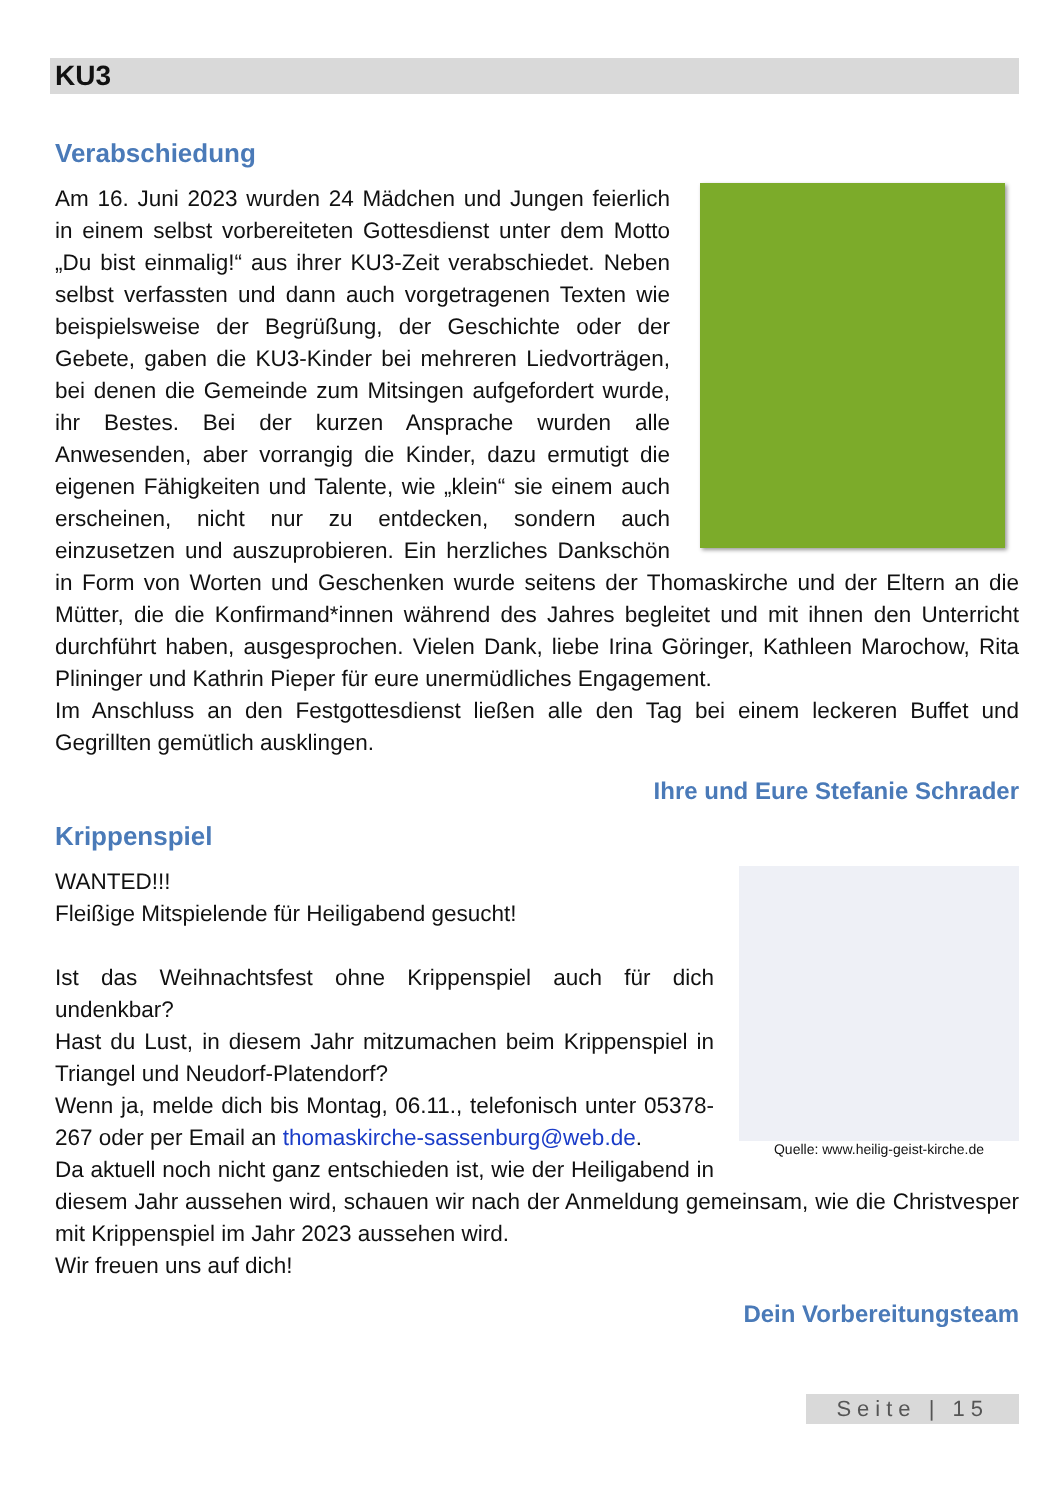KU3
Verabschiedung
Am 16. Juni 2023 wurden 24 Mädchen und Jungen feierlich in einem selbst vorbereiteten Gottesdienst unter dem Motto „Du bist einmalig!“ aus ihrer KU3-Zeit verabschiedet. Neben selbst verfassten und dann auch vorgetragenen Texten wie beispielsweise der Begrüßung, der Geschichte oder der Gebete, gaben die KU3-Kinder bei mehreren Liedvorträgen, bei denen die Gemeinde zum Mitsingen aufgefordert wurde, ihr Bestes. Bei der kurzen Ansprache wurden alle Anwesenden, aber vorrangig die Kinder, dazu ermutigt die eigenen Fähigkeiten und Talente, wie „klein“ sie einem auch erscheinen, nicht nur zu entdecken, sondern auch einzusetzen und auszuprobieren. Ein herzliches Dankschön in Form von Worten und Geschenken wurde seitens der Thomaskirche und der Eltern an die Mütter, die die Konfirmand*innen während des Jahres begleitet und mit ihnen den Unterricht durchführt haben, ausgesprochen. Vielen Dank, liebe Irina Göringer, Kathleen Marochow, Rita Plininger und Kathrin Pieper für eure unermüdliches Engagement.
Im Anschluss an den Festgottesdienst ließen alle den Tag bei einem leckeren Buffet und Gegrillten gemütlich ausklingen.
Ihre und Eure Stefanie Schrader
Krippenspiel
Quelle: www.heilig-geist-kirche.de
WANTED!!!
Fleißige Mitspielende für Heiligabend gesucht!
Ist das Weihnachtsfest ohne Krippenspiel auch für dich undenkbar?
Hast du Lust, in diesem Jahr mitzumachen beim Krippenspiel in Triangel und Neudorf-Platendorf?
Wenn ja, melde dich bis Montag, 06.11., telefonisch unter 05378-267 oder per Email an thomaskirche-sassenburg@web.de.
Da aktuell noch nicht ganz entschieden ist, wie der Heiligabend in diesem Jahr aussehen wird, schauen wir nach der Anmeldung gemeinsam, wie die Christvesper mit Krippenspiel im Jahr 2023 aussehen wird.
Wir freuen uns auf dich!
Dein Vorbereitungsteam
Seite | 15